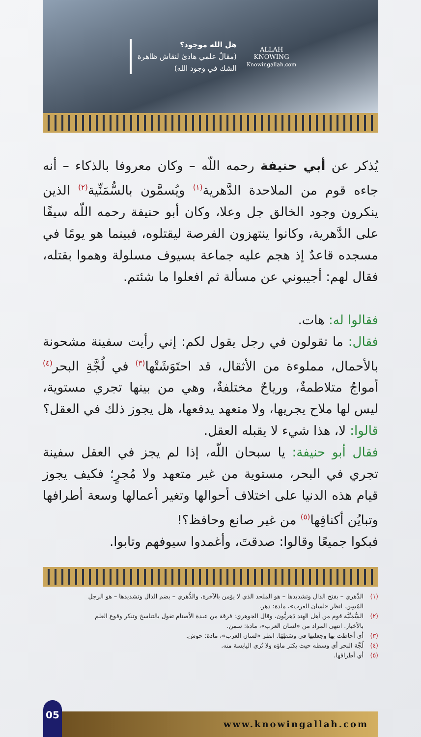هل الله موجود؟
(مقالٌ علمي هادئ لنقاش ظاهرة
الشك في وجود الله)
ALLAH
KNOWING
Knowingallah.com
يُذكر عن أبي حنيفة رحمه اللّه – وكان معروفا بالذكاء – أنه جاءه قوم من الملاحدة الدَّهرية<sup>(١)</sup> ويُسمَّون بالسُّمَنِّية<sup>(٢)</sup> الذين ينكرون وجود الخالق جل وعلا، وكان أبو حنيفة رحمه اللّه سيفًا على الدَّهرية، وكانوا ينتهزون الفرصة ليقتلوه، فبينما هو يومًا في مسجده قاعدٌ إذ هجم عليه جماعة بسيوف مسلولة وهموا بقتله، فقال لهم: أجيبوني عن مسألة ثم افعلوا ما شئتم.
فقالوا له: هات.
فقال: ما تقولون في رجل يقول لكم: إني رأيت سفينة مشحونة بالأحمال، مملوءة من الأثقال، قد احتَوَشَتْها<sup>(٣)</sup> في لُجَّةِ البحر<sup>(٤)</sup> أمواجٌ متلاطمةٌ، ورياحٌ مختلفةٌ، وهي من بينها تجري مستوية، ليس لها ملاح يجريها، ولا متعهد يدفعها، هل يجوز ذلك في العقل؟
قالوا: لا، هذا شيء لا يقبله العقل.
فقال أبو حنيفة: يا سبحان اللّه، إذا لم يجز في العقل سفينة تجري في البحر، مستوية من غير متعهد ولا مُجرٍ؛ فكيف يجوز قيام هذه الدنيا على اختلاف أحوالها وتغير أعمالها وسعة أطرافها وتبايُن أكنافِها<sup>(٥)</sup> من غير صانع وحافظ؟!
فبكوا جميعًا وقالوا: صدقتَ، وأغمدوا سيوفهم وتابوا.
(١) الدَّهري – بفتح الدال وتشديدها – هو الملحد الذي لا يؤمن بالآخرة، والدُّهري – بضم الدال وتشديدها – هو الرجل المُسِن. انظر «لسان العرب»، مادة: دهر.
(٢) السُّمَنِّيَّة قوم من أهل الهند دَهريُّون، وقال الجوهري: فرقة من عبدة الأصنام تقول بالتناسخ وتنكر وقوع العلم بالأخبار. انتهى المراد من «لسان العرب»، مادة: سمن.
(٣) أي أحاطت بها وجعلتها في وسَطِهَا. انظر «لسان العرب»، مادة: حوش.
(٤) لُجَّة البحر أي وسطه حيث يكثر ماؤه ولا تُرى اليابسة منه.
(٥) أي أطرافها.
www.knowingallah.com
05